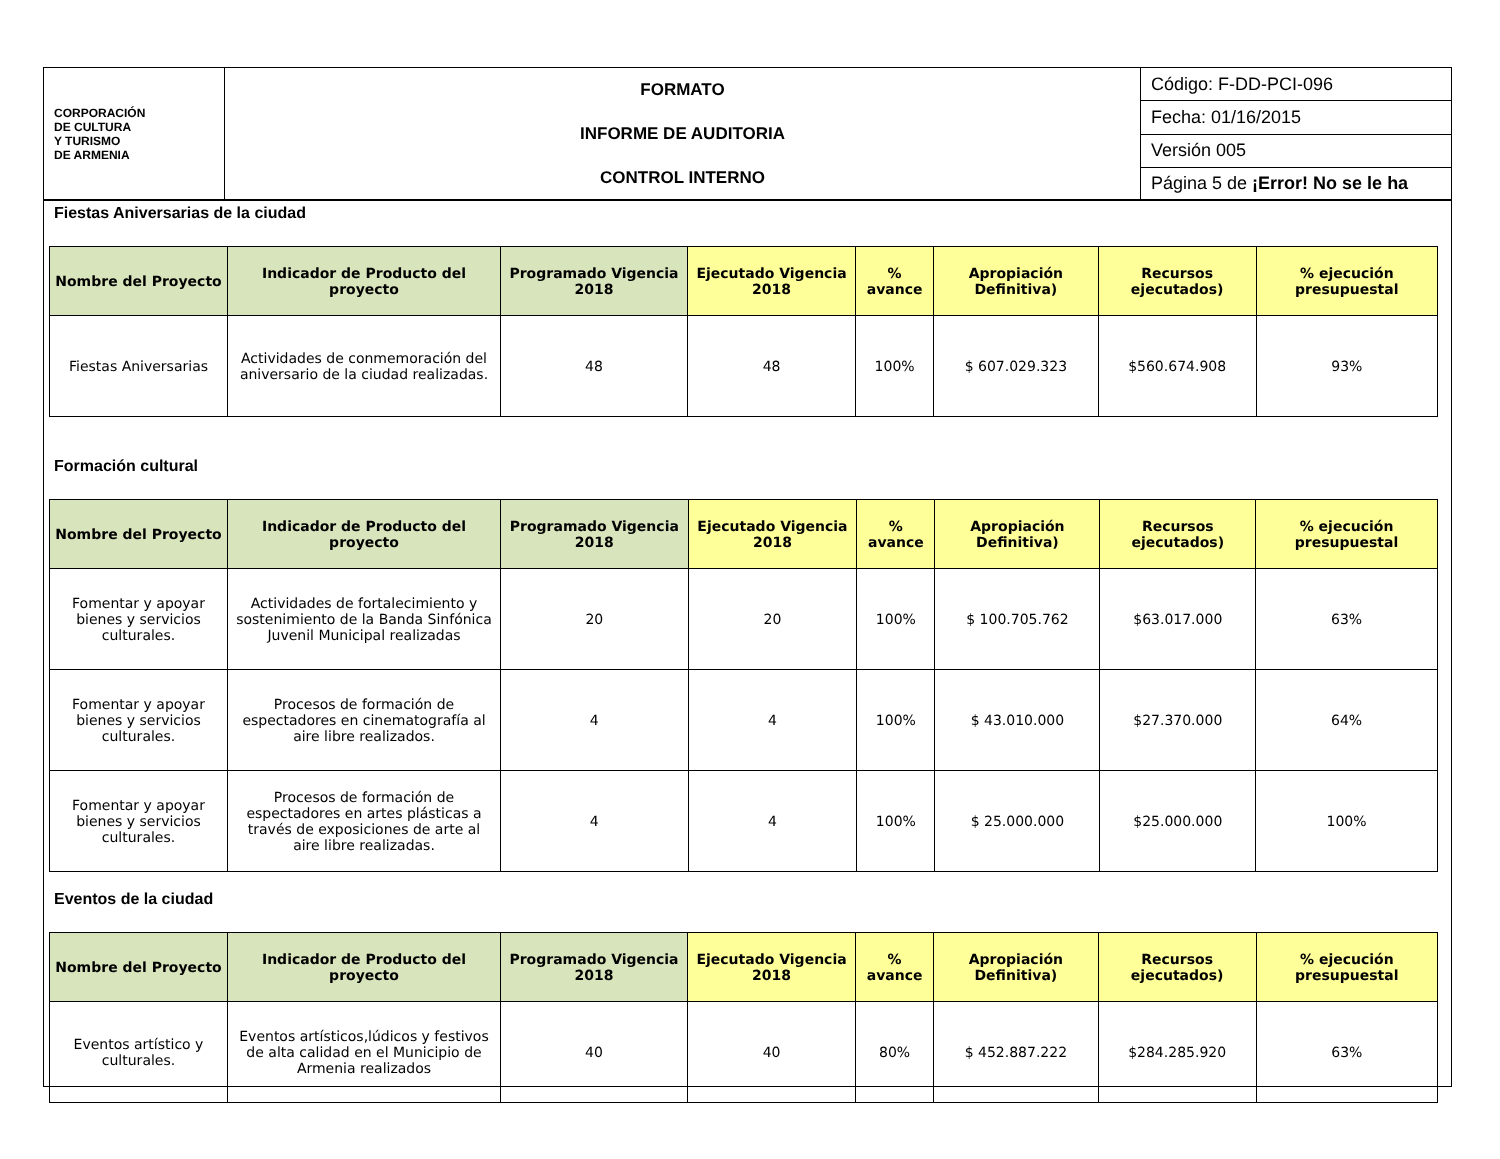| CORPORACIÓN DE CULTURA Y TURISMO DE ARMENIA | FORMATO INFORME DE AUDITORIA CONTROL INTERNO | Código: F-DD-PCI-096 |
| | | Fecha: 01/16/2015 |
| | | Versión 005 |
| | | Página 5 de ¡Error! No se le ha |
Fiestas Aniversarias de la ciudad
| Nombre del Proyecto | Indicador de Producto del proyecto | Programado Vigencia 2018 | Ejecutado Vigencia 2018 | % avance | Apropiación Definitiva) | Recursos ejecutados) | % ejecución presupuestal |
| --- | --- | --- | --- | --- | --- | --- | --- |
| Fiestas Aniversarias | Actividades de conmemoración del aniversario de la ciudad realizadas. | 48 | 48 | 100% | $ 607.029.323 | $560.674.908 | 93% |
Formación cultural
| Nombre del Proyecto | Indicador de Producto del proyecto | Programado Vigencia 2018 | Ejecutado Vigencia 2018 | % avance | Apropiación Definitiva) | Recursos ejecutados) | % ejecución presupuestal |
| --- | --- | --- | --- | --- | --- | --- | --- |
| Fomentar y apoyar bienes y servicios culturales. | Actividades de fortalecimiento y sostenimiento de la Banda Sinfónica Juvenil Municipal realizadas | 20 | 20 | 100% | $ 100.705.762 | $63.017.000 | 63% |
| Fomentar y apoyar bienes y servicios culturales. | Procesos de formación de espectadores en cinematografía al aire libre realizados. | 4 | 4 | 100% | $ 43.010.000 | $27.370.000 | 64% |
| Fomentar y apoyar bienes y servicios culturales. | Procesos de formación de espectadores en artes plásticas a través de exposiciones de arte al aire libre realizadas. | 4 | 4 | 100% | $ 25.000.000 | $25.000.000 | 100% |
Eventos de la ciudad
| Nombre del Proyecto | Indicador de Producto del proyecto | Programado Vigencia 2018 | Ejecutado Vigencia 2018 | % avance | Apropiación Definitiva) | Recursos ejecutados) | % ejecución presupuestal |
| --- | --- | --- | --- | --- | --- | --- | --- |
| Eventos artístico y culturales. | Eventos artísticos,lúdicos y festivos de alta calidad en el Municipio de Armenia realizados | 40 | 40 | 80% | $ 452.887.222 | $284.285.920 | 63% |